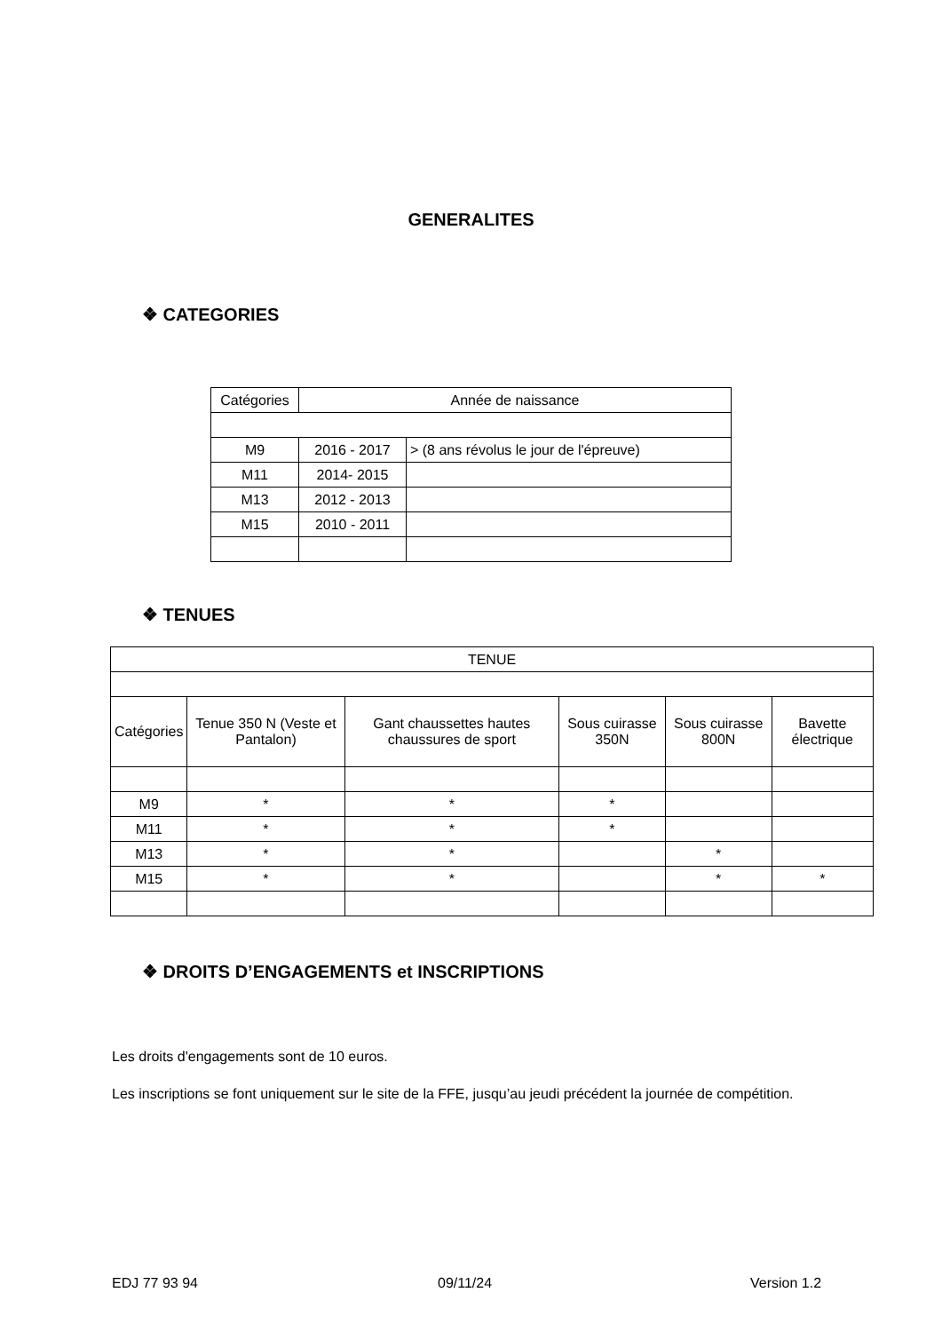GENERALITES
❖ CATEGORIES
| Catégories | Année de naissance | |
| --- | --- | --- |
| M9 | 2016 - 2017 | > (8 ans révolus le jour de l'épreuve) |
| M11 | 2014- 2015 | |
| M13 | 2012 - 2013 | |
| M15 | 2010 - 2011 | |
❖ TENUES
| TENUE | | | | | |
| --- | --- | --- | --- | --- | --- |
| Catégories | Tenue 350 N (Veste et Pantalon) | Gant chaussettes hautes chaussures de sport | Sous cuirasse 350N | Sous cuirasse 800N | Bavette électrique |
| M9 | * | * | * | | |
| M11 | * | * | * | | |
| M13 | * | * | | * | |
| M15 | * | * | | * | * |
❖ DROITS D’ENGAGEMENTS et INSCRIPTIONS
Les droits d'engagements sont de 10 euros.
Les inscriptions se font uniquement sur le site de la FFE, jusqu’au jeudi précédent la journée de compétition.
EDJ 77 93 94 09/11/24 Version 1.2